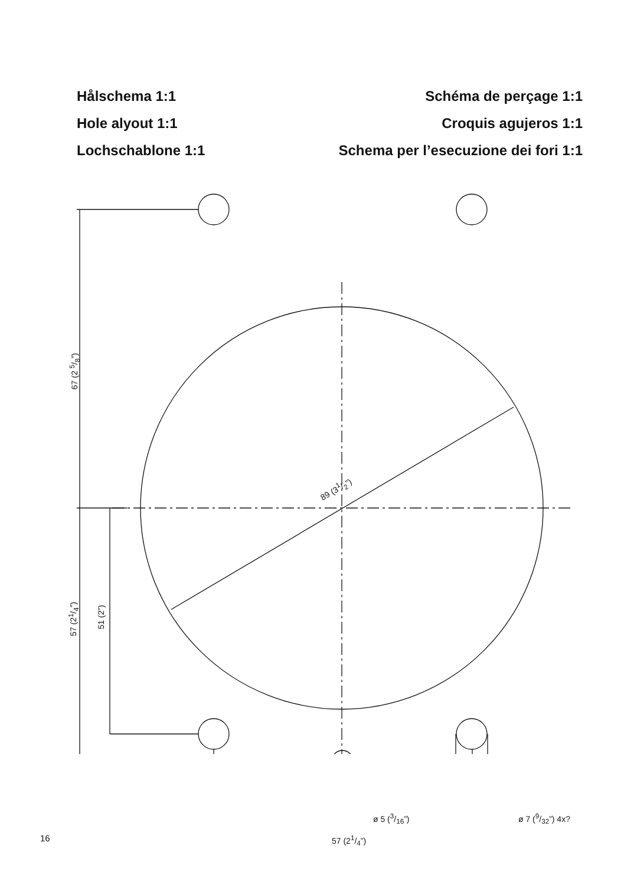Hålschema 1:1
Hole alyout 1:1
Lochschablone 1:1
Schéma de perçage 1:1
Croquis agujeros 1:1
Schema per l’esecuzione dei fori 1:1
89 (31/2”)
67 (2 5/8”)
57 (21/4”) 51 (2”)
ø 5 (3/16”) ø 7 (9/32”) 4x?
57 (21/4”)
16